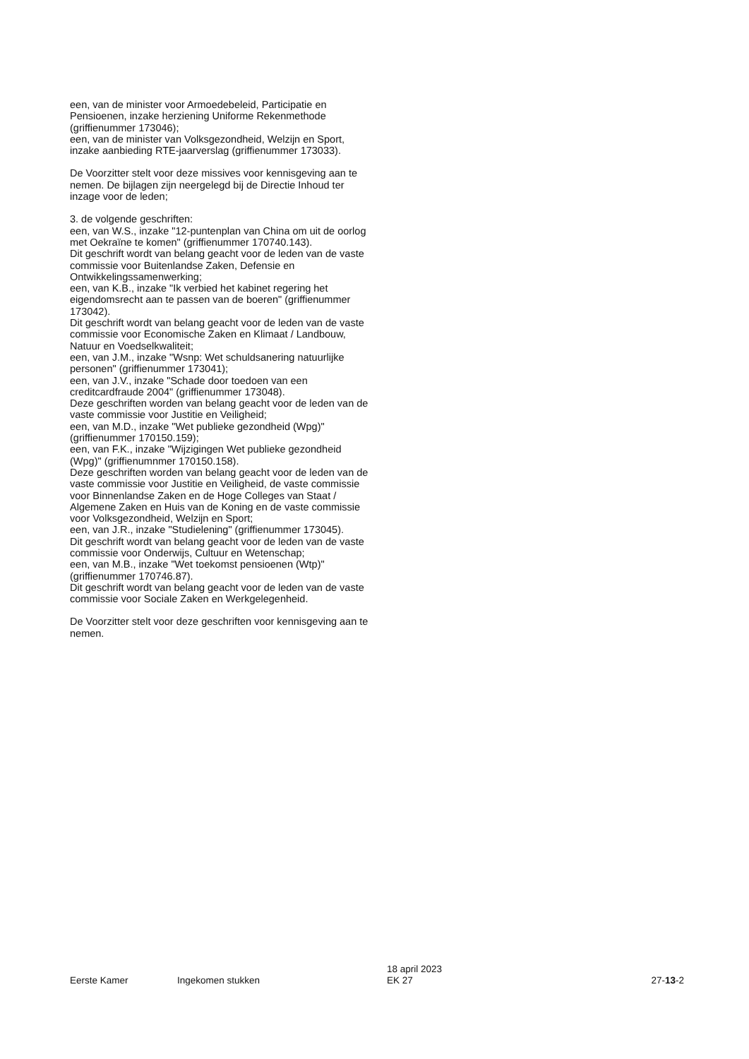een, van de minister voor Armoedebeleid, Participatie en Pensioenen, inzake herziening Uniforme Rekenmethode (griffienummer 173046);
een, van de minister van Volksgezondheid, Welzijn en Sport, inzake aanbieding RTE-jaarverslag (griffienummer 173033).
De Voorzitter stelt voor deze missives voor kennisgeving aan te nemen. De bijlagen zijn neergelegd bij de Directie Inhoud ter inzage voor de leden;
3. de volgende geschriften:
een, van W.S., inzake "12-puntenplan van China om uit de oorlog met Oekraïne te komen" (griffienummer 170740.143).
Dit geschrift wordt van belang geacht voor de leden van de vaste commissie voor Buitenlandse Zaken, Defensie en Ontwikkelingssamenwerking;
een, van K.B., inzake "Ik verbied het kabinet regering het eigendomsrecht aan te passen van de boeren" (griffienummer 173042).
Dit geschrift wordt van belang geacht voor de leden van de vaste commissie voor Economische Zaken en Klimaat / Landbouw, Natuur en Voedselkwaliteit;
een, van J.M., inzake "Wsnp: Wet schuldsanering natuurlijke personen" (griffienummer 173041);
een, van J.V., inzake "Schade door toedoen van een creditcardfraude 2004" (griffienummer 173048).
Deze geschriften worden van belang geacht voor de leden van de vaste commissie voor Justitie en Veiligheid;
een, van M.D., inzake "Wet publieke gezondheid (Wpg)" (griffienummer 170150.159);
een, van F.K., inzake "Wijzigingen Wet publieke gezondheid (Wpg)" (griffienumnmer 170150.158).
Deze geschriften worden van belang geacht voor de leden van de vaste commissie voor Justitie en Veiligheid, de vaste commissie voor Binnenlandse Zaken en de Hoge Colleges van Staat / Algemene Zaken en Huis van de Koning en de vaste commissie voor Volksgezondheid, Welzijn en Sport;
een, van J.R., inzake "Studielening" (griffienummer 173045).
Dit geschrift wordt van belang geacht voor de leden van de vaste commissie voor Onderwijs, Cultuur en Wetenschap;
een, van M.B., inzake "Wet toekomst pensioenen (Wtp)" (griffienummer 170746.87).
Dit geschrift wordt van belang geacht voor de leden van de vaste commissie voor Sociale Zaken en Werkgelegenheid.
De Voorzitter stelt voor deze geschriften voor kennisgeving aan te nemen.
Eerste Kamer Ingekomen stukken
18 april 2023
EK 27
27-13-2